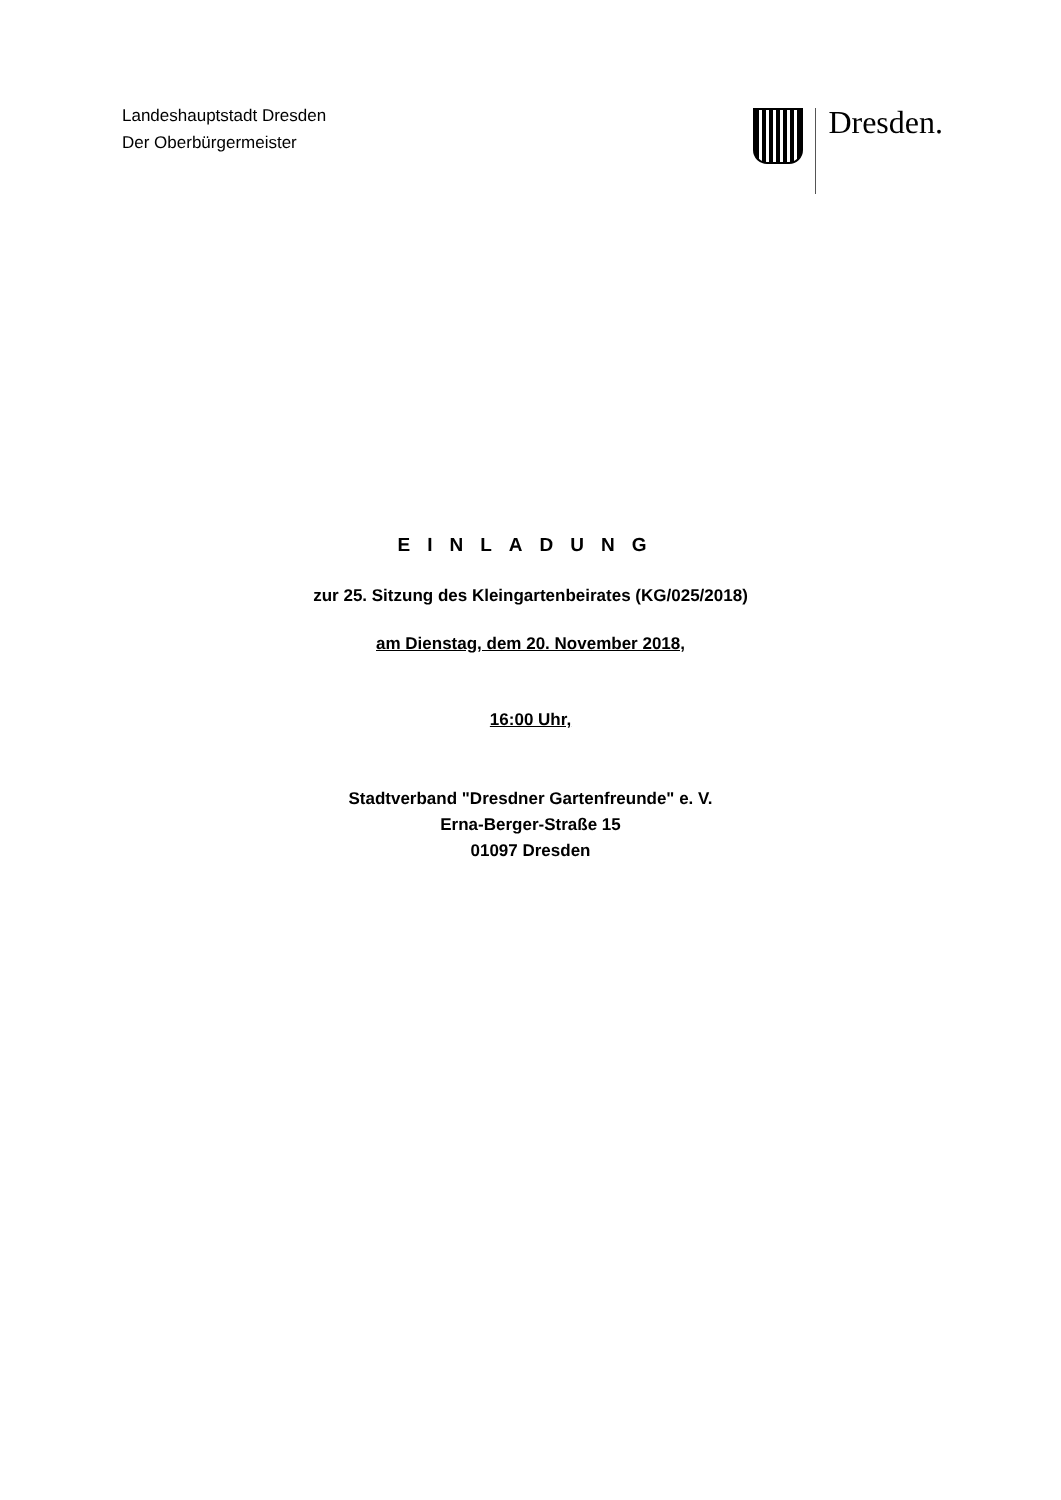Landeshauptstadt Dresden
Der Oberbürgermeister
Dresden.
EINLADUNG
zur 25. Sitzung des Kleingartenbeirates (KG/025/2018)
am Dienstag, dem 20. November 2018,
16:00 Uhr,
Stadtverband "Dresdner Gartenfreunde" e. V.
Erna-Berger-Straße 15
01097 Dresden